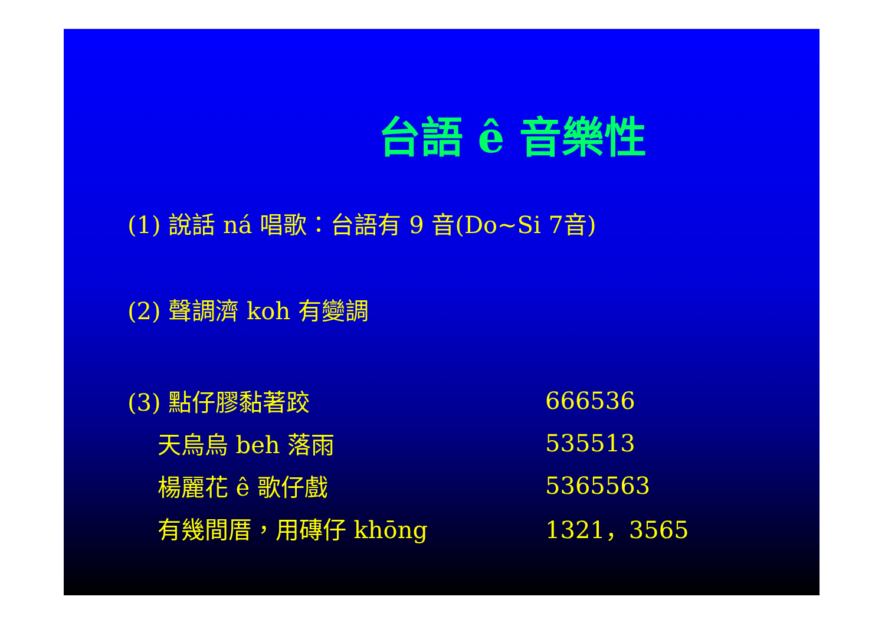台語 ê 音樂性
(1) 說話 ná 唱歌：台語有 9 音(Do~Si 7音)
(2) 聲調濟 koh 有變調
(3) 點仔膠黏著跤 666536
天烏烏 beh 落雨 535513
楊麗花 ê 歌仔戲 5365563
有幾間厝，用磚仔 khōng 1321，3565